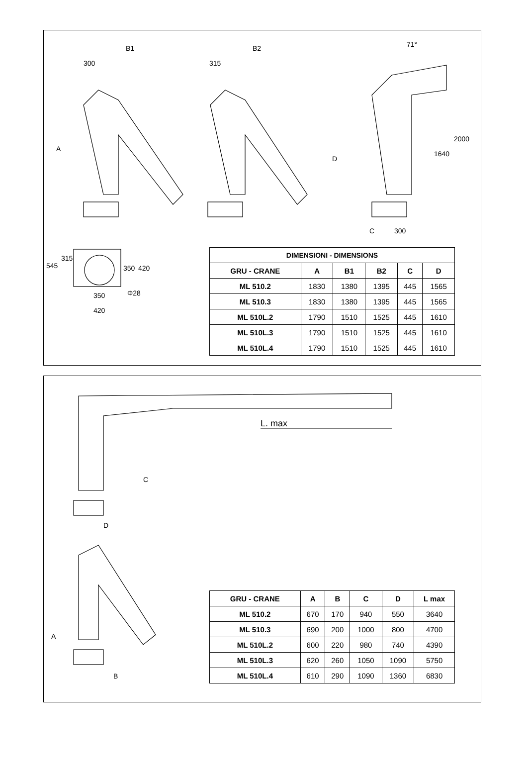B1 B2
300 315
71°
A
D
1640
2000
C 300
545
315
350 420
350 Φ28
420
| DIMENSIONI - DIMENSIONS | | | | | |
| --- | --- | --- | --- | --- | --- |
| GRU - CRANE | A | B1 | B2 | C | D |
| ML 510.2 | 1830 | 1380 | 1395 | 445 | 1565 |
| ML 510.3 | 1830 | 1380 | 1395 | 445 | 1565 |
| ML 510L.2 | 1790 | 1510 | 1525 | 445 | 1610 |
| ML 510L.3 | 1790 | 1510 | 1525 | 445 | 1610 |
| ML 510L.4 | 1790 | 1510 | 1525 | 445 | 1610 |
L. max
C
D
A
B
| GRU - CRANE | A | B | C | D | L max |
| --- | --- | --- | --- | --- | --- |
| ML 510.2 | 670 | 170 | 940 | 550 | 3640 |
| ML 510.3 | 690 | 200 | 1000 | 800 | 4700 |
| ML 510L.2 | 600 | 220 | 980 | 740 | 4390 |
| ML 510L.3 | 620 | 260 | 1050 | 1090 | 5750 |
| ML 510L.4 | 610 | 290 | 1090 | 1360 | 6830 |